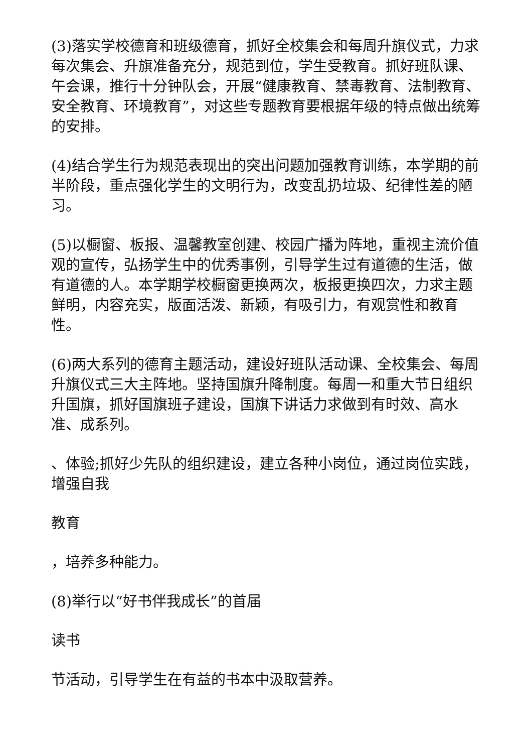(3)落实学校德育和班级德育，抓好全校集会和每周升旗仪式，力求每次集会、升旗准备充分，规范到位，学生受教育。抓好班队课、午会课，推行十分钟队会，开展“健康教育、禁毒教育、法制教育、安全教育、环境教育”，对这些专题教育要根据年级的特点做出统筹的安排。
(4)结合学生行为规范表现出的突出问题加强教育训练，本学期的前半阶段，重点强化学生的文明行为，改变乱扔垃圾、纪律性差的陋习。
(5)以橱窗、板报、温馨教室创建、校园广播为阵地，重视主流价值观的宣传，弘扬学生中的优秀事例，引导学生过有道德的生活，做有道德的人。本学期学校橱窗更换两次，板报更换四次，力求主题鲜明，内容充实，版面活泼、新颖，有吸引力，有观赏性和教育性。
(6)两大系列的德育主题活动，建设好班队活动课、全校集会、每周升旗仪式三大主阵地。坚持国旗升降制度。每周一和重大节日组织升国旗，抓好国旗班子建设，国旗下讲话力求做到有时效、高水准、成系列。
、体验;抓好少先队的组织建设，建立各种小岗位，通过岗位实践，增强自我
教育
，培养多种能力。
(8)举行以“好书伴我成长”的首届
读书
节活动，引导学生在有益的书本中汲取营养。